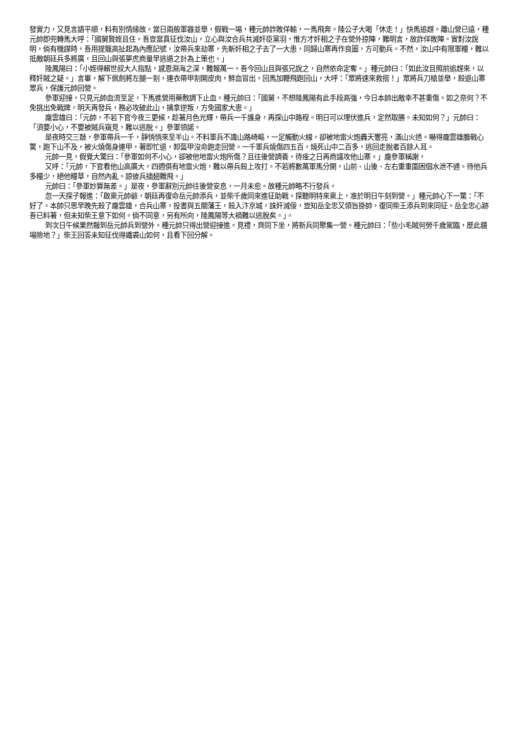發實力，又見言語平順，料有別情緣故。當日兩般軍器並舉，假戰一場，種元帥詐敗佯輸，一馬飛奔。陸公子大喝「休走！」快馬追趕。離山營已遠，種元帥即兜轉馬大呼：「國舅賢姪且住。吾豈當真征伐汝山，立心與汝合兵共滅奸臣黨羽，惟方才奸相之子在營外掠陣，難明言，故詐佯敗陣。實對汝說明，倘有機謀時，吾用提籠高扯起為內應記號，汝帶兵來劫寨，先斬奸相之子去了一大患，同歸山寨再作良圖，方可動兵。不然，汝山中有限軍糧，難以抵敵朝廷兵多將廣，且回山與張夢虎商量早逃遁之計為上策也。」
陸鳳陽曰：「小姪得賴世叔大人指點，感恩淵海之深，難報萬一。吾今回山且與張兄說之，自然依命定奪。」種元帥曰：「如此汝且照前追趕來，以釋奸賊之疑。」言畢，解下佩劍將左腿一割，連衣帶甲割開皮肉，鮮血冒出，回馬加鞭飛跑回山，大呼：「眾將速來救搭！」眾將兵刀槍並舉，殺退山寨眾兵，保護元帥回營。
參軍迎接，只見元帥血流至足，下馬進營用藥敷調下止血。種元帥曰：「國舅，不想陸鳳陽有此手段高強，今日本帥出敵幸不甚重傷。如之奈何？不免挑出免戰牌，明天再發兵，務必攻破此山，擒拿逆叛，方免國家大患。」
龐雲雄曰：「元帥，不若下官今夜三更候，趁著月色光輝，帶兵一千護身，再探山中路程。明日可以埋伏進兵，定然取勝。未知如何？」元帥曰：「須要小心，不要被賊兵窺見，難以逃脫。」參軍領諾。
是夜時交三鼓，參軍帶兵一千，靜悄悄來至半山。不料軍兵不識山路崎嶇，一足觸動火線，卻被地雷火炮轟天響亮，滿山火透。嚇得龐雲雄膽戰心驚，跑下山不及，被火燒傷身連甲，著即忙退，卸盔甲沒命跑走回營。一千軍兵燒傷四五百，燒死山中二百多，逃回走脫者百餘人耳。
元帥一見，假覺大驚曰：「參軍如何不小心，卻被他地雷火炮所傷？且往後營調養，待痊之日再商議攻他山寨。」龐參軍稱謝，
又呼：「元帥，下官看他山高廣大，四週俱有地雷火炮，難以帶兵殺上攻打。不若將數萬軍馬分開，山前、山後、左右重重圍困個水泄不通。待他兵多糧少，絕他糧草，自然內亂。諒彼兵插翅難飛。」
元帥曰：「參軍妙算無差。」是夜，參軍辭別元帥往後營安息，一月未愈。故種元帥略不行發兵。
忽一天探子報進：「啟稟元帥爺，朝廷再復命岳元帥添兵，並柴千歲同來進征助戰。探聽明特來稟上，准於明日午刻到營。」種元帥心下一驚：「不好了。本帥只思早晚先殺了龐雲雄，合兵山寨，投書與五關藩王，殺入汴京城，誅奸滅佞，豈知岳全忠又領旨掛帥，復同柴王添兵到來同征。岳全忠心跡吾已料著，但未知柴王意下如何。倘不同意，另有所向，陸鳳陽等大禍難以逃脫矣。」。
到次日午候果然報到岳元帥兵到營外。種元帥只得出營迎接進。見禮，齊同下坐，將新兵同聚集一營。種元帥曰：「些小毛賊何勞千歲駕臨，歷此疆場險地？」柴王回答未知征伐得鐵裘山如何，且看下回分解。